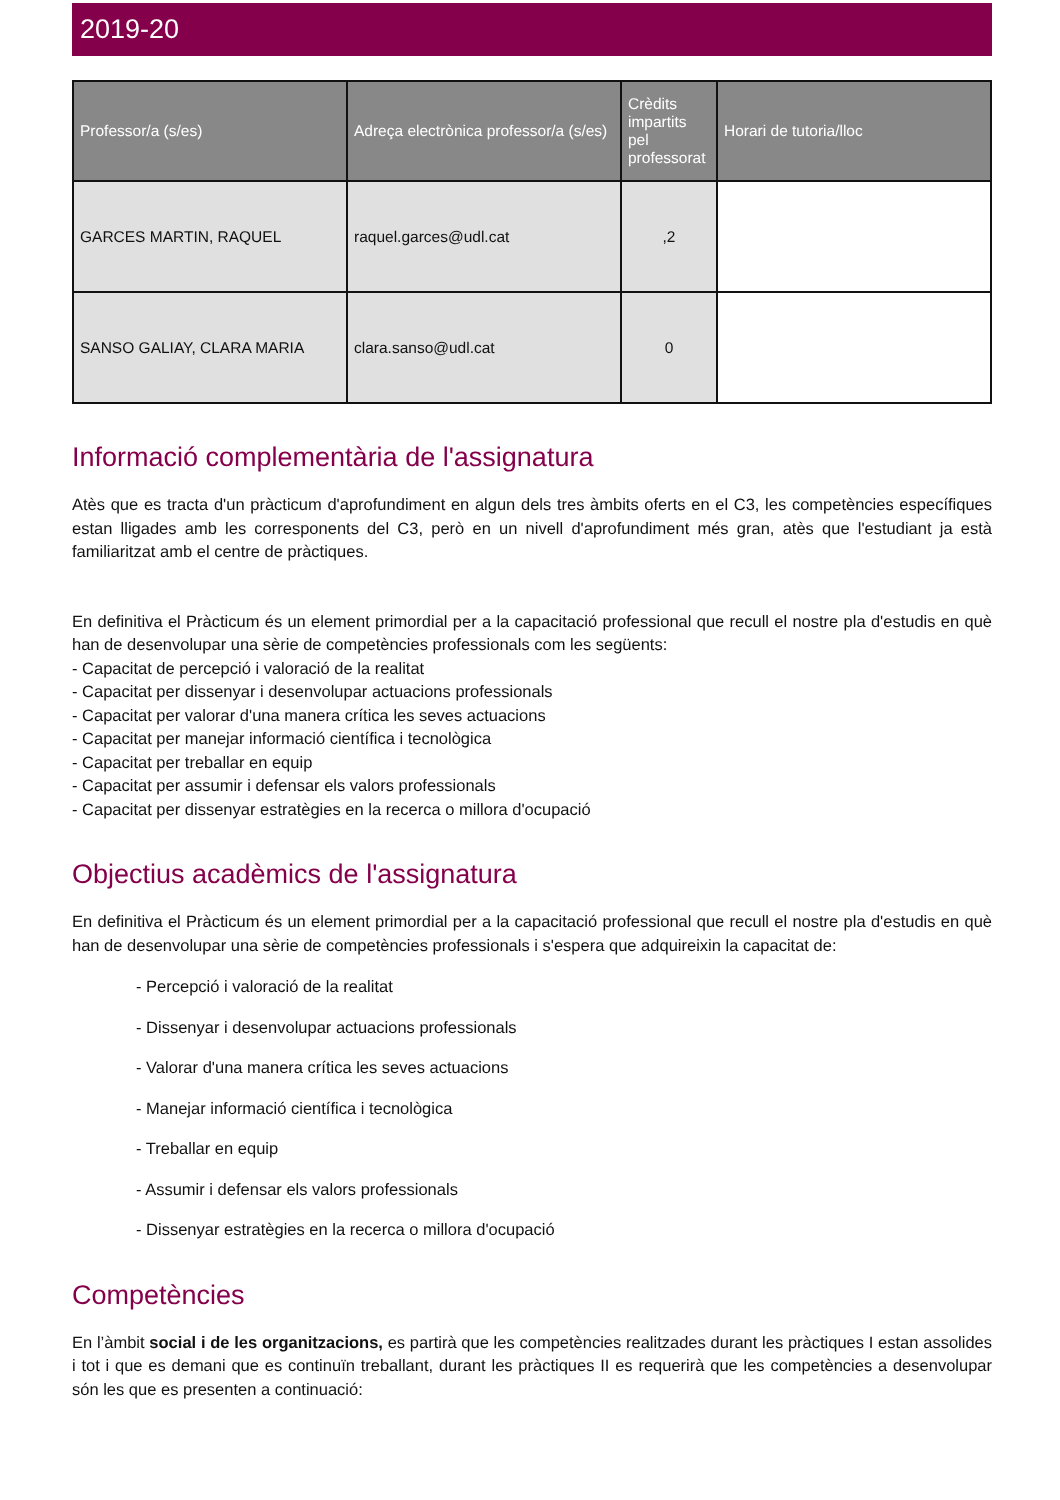2019-20
| Professor/a (s/es) | Adreça electrònica professor/a (s/es) | Crèdits impartits pel professorat | Horari de tutoria/lloc |
| --- | --- | --- | --- |
| GARCES MARTIN, RAQUEL | raquel.garces@udl.cat | ,2 | |
| SANSO GALIAY, CLARA MARIA | clara.sanso@udl.cat | 0 | |
Informació complementària de l'assignatura
Atès que es tracta d'un pràcticum d'aprofundiment en algun dels tres àmbits oferts en el C3, les competències específiques estan lligades amb les corresponents del C3, però en un nivell d'aprofundiment més gran, atès que l'estudiant ja està familiaritzat amb el centre de pràctiques.
En definitiva el Pràcticum és un element primordial per a la capacitació professional que recull el nostre pla d'estudis en què han de desenvolupar una sèrie de competències professionals com les següents:
- Capacitat de percepció i valoració de la realitat
- Capacitat per dissenyar i desenvolupar actuacions professionals
- Capacitat per valorar d'una manera crítica les seves actuacions
- Capacitat per manejar informació científica i tecnològica
- Capacitat per treballar en equip
- Capacitat per assumir i defensar els valors professionals
- Capacitat per dissenyar estratègies en la recerca o millora d'ocupació
Objectius acadèmics de l'assignatura
En definitiva el Pràcticum és un element primordial per a la capacitació professional que recull el nostre pla d'estudis en què han de desenvolupar una sèrie de competències professionals i s'espera que adquireixin la capacitat de:
- Percepció i valoració de la realitat
- Dissenyar i desenvolupar actuacions professionals
- Valorar d'una manera crítica les seves actuacions
- Manejar informació científica i tecnològica
- Treballar en equip
- Assumir i defensar els valors professionals
- Dissenyar estratègies en la recerca o millora d'ocupació
Competències
En l’àmbit social i de les organitzacions, es partirà que les competències realitzades durant les pràctiques I estan assolides i tot i que es demani que es continuïn treballant, durant les pràctiques II es requerirà que les competències a desenvolupar són les que es presenten a continuació: